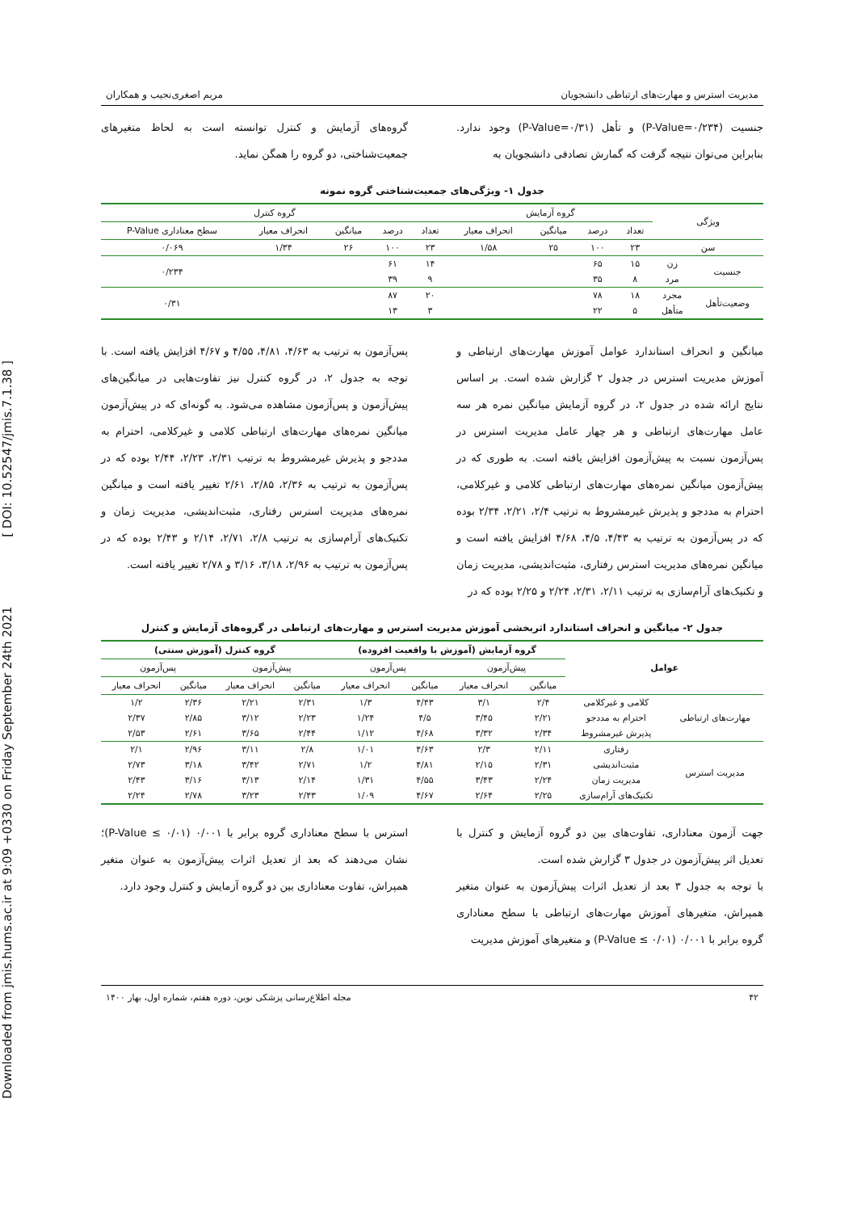Downloaded from jmis.hums.ac.ir at 9:09 +0330 on Friday September 24th 2021 [ DOI: 10.52547/jmis.7.1.38 ]
مدیریت استرس و مهارت‌های ارتباطی دانشجویان مریم اصغری‌نجیب و همکاران
جنسیت (P-Value=۰/۲۳۴) و تأهل (P-Value=۰/۳۱) وجود ندارد. بنابراین می‌توان نتیجه گرفت که گمارش تصادفی دانشجویان به
گروه‌های آزمایش و کنترل توانسته است به لحاظ متغیرهای جمعیت‌شناختی، دو گروه را همگن نماید.
جدول ۱- ویژگی‌های جمعیت‌شناختی گروه نمونه
| ویژگی | | گروه آزمایش | | | | گروه کنترل | | | | |
| --- | --- | --- | --- | --- | --- | --- | --- | --- | --- | --- |
| | | تعداد | درصد | میانگین | انحراف معیار | تعداد | درصد | میانگین | انحراف معیار | سطح معناداری P-Value |
| سن | | ۲۳ | ۱۰۰ | ۲۵ | ۱/۵۸ | ۲۳ | ۱۰۰ | ۲۶ | ۱/۳۴ | ۰/۰۶۹ |
| جنسیت | زن | ۱۵ | ۶۵ | | | ۱۴ | ۶۱ | | | ۰/۲۳۴ |
| | مرد | ۸ | ۳۵ | | | ۹ | ۳۹ | | | |
| وضعیت‌تأهل | مجرد | ۱۸ | ۷۸ | | | ۲۰ | ۸۷ | | | ۰/۳۱ |
| | متأهل | ۵ | ۲۲ | | | ۳ | ۱۳ | | | |
میانگین و انحراف استاندارد عوامل آموزش مهارت‌های ارتباطی و آموزش مدیریت استرس در جدول ۲ گزارش شده است. بر اساس نتایج ارائه شده در جدول ۲، در گروه آزمایش میانگین نمره هر سه عامل مهارت‌های ارتباطی و هر چهار عامل مدیریت استرس در پس‌آزمون نسبت به پیش‌آزمون افزایش یافته است. به طوری که در پیش‌آزمون میانگین نمره‌های مهارت‌های ارتباطی کلامی و غیرکلامی، احترام به مددجو و پذیرش غیرمشروط به ترتیب ۲/۴، ۲/۲۱، ۲/۳۴ بوده که در پس‌آزمون به ترتیب به ۴/۴۳، ۴/۵، ۴/۶۸ افزایش یافته است و میانگین نمره‌های مدیریت استرس رفتاری، مثبت‌اندیشی، مدیریت زمان و تکنیک‌های آرام‌سازی به ترتیب ۲/۱۱، ۲/۳۱، ۲/۲۴ و ۲/۲۵ بوده که در
پس‌آزمون به ترتیب به ۴/۶۳، ۴/۸۱، ۴/۵۵ و ۴/۶۷ افزایش یافته است. با توجه به جدول ۲، در گروه کنترل نیز تفاوت‌هایی در میانگین‌های پیش‌آزمون و پس‌آزمون مشاهده می‌شود. به گونه‌ای که در پیش‌آزمون میانگین نمره‌های مهارت‌های ارتباطی کلامی و غیرکلامی، احترام به مددجو و پذیرش غیرمشروط به ترتیب ۲/۳۱، ۲/۲۳، ۲/۴۴ بوده که در پس‌آزمون به ترتیب به ۲/۳۶، ۲/۸۵، ۲/۶۱ تغییر یافته است و میانگین نمره‌های مدیریت استرس رفتاری، مثبت‌اندیشی، مدیریت زمان و تکنیک‌های آرام‌سازی به ترتیب ۲/۸، ۲/۷۱، ۲/۱۴ و ۲/۴۳ بوده که در پس‌آزمون به ترتیب به ۲/۹۶، ۳/۱۸، ۳/۱۶ و ۲/۷۸ تغییر یافته است.
جدول ۲- میانگین و انحراف استاندارد اثربخشی آموزش مدیریت استرس و مهارت‌های ارتباطی در گروه‌های آزمایش و کنترل
| عوامل | | گروه آزمایش (آموزش با واقعیت افزوده) | | | | گروه کنترل (آموزش سنتی) | | | |
| --- | --- | --- | --- | --- | --- | --- | --- | --- | --- |
| | | پیش‌آزمون | | پس‌آزمون | | پیش‌آزمون | | پس‌آزمون | |
| | | میانگین | انحراف معیار | میانگین | انحراف معیار | میانگین | انحراف معیار | میانگین | انحراف معیار |
| مهارت‌های ارتباطی | کلامی و غیرکلامی | ۲/۴ | ۳/۱ | ۴/۴۳ | ۱/۳ | ۲/۳۱ | ۲/۲۱ | ۲/۳۶ | ۱/۲ |
| | احترام به مددجو | ۲/۲۱ | ۳/۴۵ | ۴/۵ | ۱/۲۴ | ۲/۲۳ | ۳/۱۲ | ۲/۸۵ | ۲/۳۷ |
| | پذیرش غیرمشروط | ۲/۳۴ | ۳/۳۲ | ۴/۶۸ | ۱/۱۲ | ۲/۴۴ | ۳/۶۵ | ۲/۶۱ | ۲/۵۳ |
| مدیریت استرس | رفتاری | ۲/۱۱ | ۲/۳ | ۴/۶۳ | ۱/۰۱ | ۲/۸ | ۳/۱۱ | ۲/۹۶ | ۲/۱ |
| | مثبت‌اندیشی | ۲/۳۱ | ۲/۱۵ | ۴/۸۱ | ۱/۲ | ۲/۷۱ | ۳/۴۲ | ۳/۱۸ | ۲/۷۳ |
| | مدیریت زمان | ۲/۲۴ | ۳/۴۳ | ۴/۵۵ | ۱/۳۱ | ۲/۱۴ | ۳/۱۳ | ۳/۱۶ | ۲/۴۳ |
| | تکنیک‌های آرام‌سازی | ۲/۲۵ | ۲/۶۴ | ۴/۶۷ | ۱/۰۹ | ۲/۴۳ | ۳/۲۳ | ۲/۷۸ | ۲/۲۴ |
جهت آزمون معناداری، تفاوت‌های بین دو گروه آزمایش و کنترل با تعدیل اثر پیش‌آزمون در جدول ۳ گزارش شده است.
با توجه به جدول ۳ بعد از تعدیل اثرات پیش‌آزمون به عنوان متغیر همپراش، متغیرهای آموزش مهارت‌های ارتباطی با سطح معناداری گروه برابر با ۰/۰۰۱ (P-Value ≤ ۰/۰۱) و متغیرهای آموزش مدیریت
استرس با سطح معناداری گروه برابر با ۰/۰۰۱ (P-Value ≤ ۰/۰۱)؛ نشان می‌دهند که بعد از تعدیل اثرات پیش‌آزمون به عنوان متغیر همپراش، تفاوت معناداری بین دو گروه آزمایش و کنترل وجود دارد.
۴۲ مجله اطلاع‌رسانی پزشکی نوین، دوره هفتم، شماره اول، بهار ۱۴۰۰